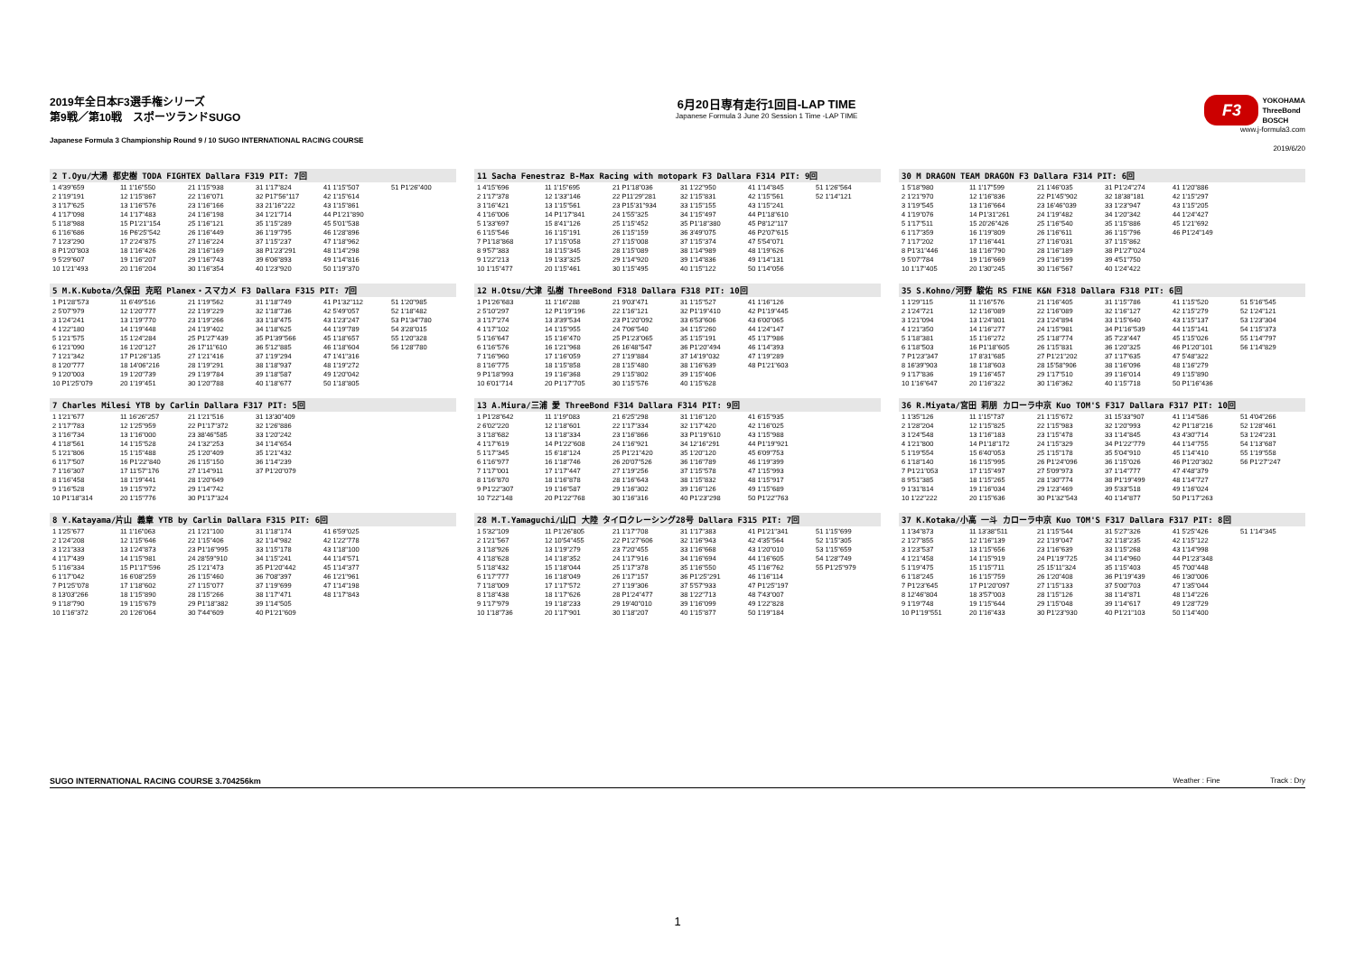2019年全日本F3選手権シリーズ
第9戦／第10戦　スポーツランドSUGO
Japanese Formula 3 Championship Round 9 / 10 SUGO INTERNATIONAL RACING COURSE
6月20日専有走行1回目-LAP TIME
Japanese Formula 3 June 20 Session 1 Time -LAP TIME
F3
YOKOHAMA
ThreeBond
BOSCH
www.j-formula3.com
2019/6/20
| 2 T.Oyu/大湯 都史樹 TODA FIGHTEX Dallara F319 PIT: 7回 | | | | | |
| --- | --- | --- | --- | --- | --- |
| 1 4'39"659 | 11 1'16"550 | 21 1'15"938 | 31 1'17"824 | 41 1'15"507 | 51 P1'26"400 |
| 2 1'19"191 | 12 1'15"867 | 22 1'16"071 | 32 P17'56"117 | 42 1'15"614 | |
| 3 1'17"625 | 13 1'16"576 | 23 1'16"166 | 33 21'16"222 | 43 1'15"861 | |
| 4 1'17"098 | 14 1'17"483 | 24 1'16"198 | 34 1'21"714 | 44 P1'21"890 | |
| 5 1'18"988 | 15 P1'21"154 | 25 1'16"121 | 35 1'15"289 | 45 5'01"538 | |
| 6 1'16"686 | 16 P6'25"542 | 26 1'16"449 | 36 1'19"795 | 46 1'28"896 | |
| 7 1'23"290 | 17 2'24"875 | 27 1'16"224 | 37 1'15"237 | 47 1'18"962 | |
| 8 P1'20"803 | 18 1'16"426 | 28 1'16"169 | 38 P1'23"291 | 48 1'14"298 | |
| 9 5'29"607 | 19 1'16"207 | 29 1'16"743 | 39 6'06"893 | 49 1'14"816 | |
| 10 1'21"493 | 20 1'16"204 | 30 1'16"354 | 40 1'23"920 | 50 1'19"370 | |
| 5 M.K.Kubota/久保田 克昭 Planex・スマカメ F3 Dallara F315 PIT: 7回 | | | | | |
| --- | --- | --- | --- | --- | --- |
| 1 P1'28"573 | 11 6'49"516 | 21 1'19"562 | 31 1'18"749 | 41 P1'32"112 | 51 1'20"985 |
| 2 5'07"979 | 12 1'20"777 | 22 1'19"229 | 32 1'18"736 | 42 5'49"057 | 52 1'18"482 |
| 3 1'24"241 | 13 1'19"770 | 23 1'19"266 | 33 1'18"475 | 43 1'23"247 | 53 P1'34"780 |
| 4 1'22"180 | 14 1'19"448 | 24 1'19"402 | 34 1'18"625 | 44 1'19"789 | 54 3'28"015 |
| 5 1'21"575 | 15 1'24"284 | 25 P1'27"439 | 35 P1'39"566 | 45 1'18"657 | 55 1'20"328 |
| 6 1'21"090 | 16 1'20"127 | 26 17'11"610 | 36 5'12"885 | 46 1'18"604 | 56 1'28"780 |
| 7 1'21"342 | 17 P1'26"135 | 27 1'21"416 | 37 1'19"294 | 47 1'41"316 | |
| 8 1'20"777 | 18 14'06"216 | 28 1'19"291 | 38 1'18"937 | 48 1'19"272 | |
| 9 1'20"003 | 19 1'20"739 | 29 1'19"784 | 39 1'18"587 | 49 1'20"042 | |
| 10 P1'25"079 | 20 1'19"451 | 30 1'20"788 | 40 1'18"677 | 50 1'18"805 | |
| 7 Charles Milesi YTB by Carlin Dallara F317 PIT: 5回 | | | | | |
| --- | --- | --- | --- | --- | --- |
| 1 1'21"677 | 11 16'26"257 | 21 1'21"516 | 31 13'30"409 | | |
| 2 1'17"783 | 12 1'25"959 | 22 P1'17"372 | 32 1'26"886 | | |
| 3 1'16"734 | 13 1'16"000 | 23 38'46"585 | 33 1'20"242 | | |
| 4 1'18"561 | 14 1'15"528 | 24 1'32"253 | 34 1'14"654 | | |
| 5 1'21"806 | 15 1'15"488 | 25 1'20"409 | 35 1'21"432 | | |
| 6 1'17"507 | 16 P1'22"840 | 26 1'15"150 | 36 1'14"239 | | |
| 7 1'16"307 | 17 11'57"176 | 27 1'14"911 | 37 P1'20"079 | | |
| 8 1'16"458 | 18 1'19"441 | 28 1'20"649 | | | |
| 9 1'16"528 | 19 1'15"972 | 29 1'14"742 | | | |
| 10 P1'18"314 | 20 1'15"776 | 30 P1'17"324 | | | |
| 8 Y.Katayama/片山 義章 YTB by Carlin Dallara F315 PIT: 6回 | | | | | |
| --- | --- | --- | --- | --- | --- |
| 1 1'25"677 | 11 1'16"063 | 21 1'21"100 | 31 1'18"174 | 41 6'59"025 | |
| 2 1'24"208 | 12 1'15"646 | 22 1'15"406 | 32 1'14"982 | 42 1'22"778 | |
| 3 1'21"333 | 13 1'24"873 | 23 P1'16"995 | 33 1'15"178 | 43 1'18"100 | |
| 4 1'17"439 | 14 1'15"981 | 24 28'59"910 | 34 1'15"241 | 44 1'14"571 | |
| 5 1'16"334 | 15 P1'17"596 | 25 1'21"473 | 35 P1'20"442 | 45 1'14"377 | |
| 6 1'17"042 | 16 6'08"259 | 26 1'15"460 | 36 7'08"397 | 46 1'21"961 | |
| 7 P1'25"078 | 17 1'18"602 | 27 1'15"077 | 37 1'19"699 | 47 1'14"198 | |
| 8 13'03"266 | 18 1'15"890 | 28 1'15"266 | 38 1'17"471 | 48 1'17"843 | |
| 9 1'18"790 | 19 1'15"679 | 29 P1'18"382 | 39 1'14"505 | | |
| 10 1'16"372 | 20 1'26"064 | 30 7'44"609 | 40 P1'21"609 | | |
| 11 Sacha Fenestraz B-Max Racing with motopark F3 Dallara F314 PIT: 9回 | | | | | |
| --- | --- | --- | --- | --- | --- |
| 1 4'15"696 | 11 1'15"695 | 21 P1'18"036 | 31 1'22"950 | 41 1'14"845 | 51 1'26"564 |
| 2 1'17"378 | 12 1'33"146 | 22 P11'29"281 | 32 1'15"831 | 42 1'15"561 | 52 1'14"121 |
| 3 1'16"421 | 13 1'15"561 | 23 P15'31"934 | 33 1'15"155 | 43 1'15"241 | |
| 4 1'16"006 | 14 P1'17"841 | 24 1'55"325 | 34 1'15"497 | 44 P1'18"610 | |
| 5 1'33"697 | 15 8'41"126 | 25 1'15"452 | 35 P1'18"380 | 45 P8'12"117 | |
| 6 1'15"546 | 16 1'15"191 | 26 1'15"159 | 36 3'49"075 | 46 P2'07"615 | |
| 7 P1'18"868 | 17 1'15"058 | 27 1'15"008 | 37 1'15"374 | 47 5'54"071 | |
| 8 9'57"383 | 18 1'15"345 | 28 1'15"089 | 38 1'14"989 | 48 1'19"626 | |
| 9 1'22"213 | 19 1'33"325 | 29 1'14"920 | 39 1'14"836 | 49 1'14"131 | |
| 10 1'15"477 | 20 1'15"461 | 30 1'15"495 | 40 1'15"122 | 50 1'14"056 | |
| 12 H.Otsu/大津 弘樹 ThreeBond F318 Dallara F318 PIT: 10回 | | | | | |
| --- | --- | --- | --- | --- | --- |
| 1 P1'26"683 | 11 1'16"288 | 21 9'03"471 | 31 1'15"527 | 41 1'16"126 | |
| 2 5'10"297 | 12 P1'19"196 | 22 1'16"121 | 32 P1'19"410 | 42 P1'19"445 | |
| 3 1'17"274 | 13 3'39"534 | 23 P1'20"092 | 33 6'53"606 | 43 6'00"065 | |
| 4 1'17"102 | 14 1'15"955 | 24 7'06"540 | 34 1'15"260 | 44 1'24"147 | |
| 5 1'16"647 | 15 1'16"470 | 25 P1'23"065 | 35 1'15"191 | 45 1'17"986 | |
| 6 1'16"576 | 16 1'21"968 | 26 16'48"547 | 36 P1'20"494 | 46 1'14"393 | |
| 7 1'16"960 | 17 1'16"059 | 27 1'19"884 | 37 14'19"032 | 47 1'19"289 | |
| 8 1'16"775 | 18 1'15"858 | 28 1'15"480 | 38 1'16"639 | 48 P1'21"603 | |
| 9 P1'18"993 | 19 1'16"368 | 29 1'15"802 | 39 1'15"406 | | |
| 10 6'01"714 | 20 P1'17"705 | 30 1'15"576 | 40 1'15"628 | | |
| 13 A.Miura/三浦 愛 ThreeBond F314 Dallara F314 PIT: 9回 | | | | | |
| --- | --- | --- | --- | --- | --- |
| 1 P1'28"642 | 11 1'19"083 | 21 6'25"298 | 31 1'16"120 | 41 6'15"935 | |
| 2 6'02"220 | 12 1'18"601 | 22 1'17"334 | 32 1'17"420 | 42 1'16"025 | |
| 3 1'18"682 | 13 1'18"334 | 23 1'16"866 | 33 P1'19"610 | 43 1'15"988 | |
| 4 1'17"619 | 14 P1'22"608 | 24 1'16"921 | 34 12'16"291 | 44 P1'19"921 | |
| 5 1'17"345 | 15 6'18"124 | 25 P1'21"420 | 35 1'20"120 | 45 6'09"753 | |
| 6 1'16"977 | 16 1'18"746 | 26 20'07"526 | 36 1'16"789 | 46 1'19"399 | |
| 7 1'17"001 | 17 1'17"447 | 27 1'19"256 | 37 1'15"578 | 47 1'15"993 | |
| 8 1'16"870 | 18 1'16"878 | 28 1'16"643 | 38 1'15"832 | 48 1'15"917 | |
| 9 P1'22"307 | 19 1'16"587 | 29 1'16"302 | 39 1'16"126 | 49 1'15"689 | |
| 10 7'22"148 | 20 P1'22"768 | 30 1'16"316 | 40 P1'23"298 | 50 P1'22"763 | |
| 28 M.T.Yamaguchi/山口 大陸 タイロクレーシング28号 Dallara F315 PIT: 7回 | | | | | |
| --- | --- | --- | --- | --- | --- |
| 1 5'32"109 | 11 P1'26"805 | 21 1'17"708 | 31 1'17"383 | 41 P1'21"341 | 51 1'15"699 |
| 2 1'21"567 | 12 10'54"455 | 22 P1'27"606 | 32 1'16"943 | 42 4'35"564 | 52 1'15"305 |
| 3 1'18"926 | 13 1'19"279 | 23 7'20"455 | 33 1'16"668 | 43 1'20"010 | 53 1'15"659 |
| 4 1'18"628 | 14 1'18"352 | 24 1'17"916 | 34 1'16"694 | 44 1'16"605 | 54 1'28"749 |
| 5 1'18"432 | 15 1'18"044 | 25 1'17"378 | 35 1'16"550 | 45 1'16"762 | 55 P1'25"979 |
| 6 1'17"777 | 16 1'18"049 | 26 1'17"157 | 36 P1'25"291 | 46 1'16"114 | |
| 7 1'18"009 | 17 1'17"572 | 27 1'19"306 | 37 5'57"933 | 47 P1'25"197 | |
| 8 1'18"438 | 18 1'17"626 | 28 P1'24"477 | 38 1'22"713 | 48 7'43"007 | |
| 9 1'17"979 | 19 1'18"233 | 29 19'40"010 | 39 1'16"099 | 49 1'22"828 | |
| 10 1'18"736 | 20 1'17"901 | 30 1'18"207 | 40 1'15"877 | 50 1'19"184 | |
| 30 M DRAGON TEAM DRAGON F3 Dallara F314 PIT: 6回 | | | | | |
| --- | --- | --- | --- | --- | --- |
| 1 5'18"980 | 11 1'17"599 | 21 1'46"035 | 31 P1'24"274 | 41 1'20"886 | |
| 2 1'21"970 | 12 1'16"836 | 22 P1'45"902 | 32 18'38"181 | 42 1'15"297 | |
| 3 1'19"545 | 13 1'16"664 | 23 16'46"039 | 33 1'23"947 | 43 1'15"205 | |
| 4 1'19"076 | 14 P1'31"261 | 24 1'19"482 | 34 1'20"342 | 44 1'24"427 | |
| 5 1'17"511 | 15 20'26"426 | 25 1'16"540 | 35 1'15"886 | 45 1'21"692 | |
| 6 1'17"359 | 16 1'19"809 | 26 1'16"611 | 36 1'15"796 | 46 P1'24"149 | |
| 7 1'17"202 | 17 1'16"441 | 27 1'16"031 | 37 1'15"862 | | |
| 8 P1'31"446 | 18 1'16"790 | 28 1'16"189 | 38 P1'27"024 | | |
| 9 5'07"784 | 19 1'16"669 | 29 1'16"199 | 39 4'51"750 | | |
| 10 1'17"405 | 20 1'30"245 | 30 1'16"567 | 40 1'24"422 | | |
| 35 S.Kohno/河野 駿佑 RS FINE K&N F318 Dallara F318 PIT: 6回 | | | | | |
| --- | --- | --- | --- | --- | --- |
| 1 1'29"115 | 11 1'16"576 | 21 1'16"405 | 31 1'15"786 | 41 1'15"520 | 51 5'16"545 |
| 2 1'24"721 | 12 1'16"089 | 22 1'16"089 | 32 1'16"127 | 42 1'15"279 | 52 1'24"121 |
| 3 1'21"094 | 13 1'24"801 | 23 1'24"894 | 33 1'15"640 | 43 1'15"137 | 53 1'23"304 |
| 4 1'21"350 | 14 1'16"277 | 24 1'15"981 | 34 P1'16"539 | 44 1'15"141 | 54 1'15"373 |
| 5 1'18"381 | 15 1'16"272 | 25 1'18"774 | 35 7'23"447 | 45 1'15"026 | 55 1'14"797 |
| 6 1'18"503 | 16 P1'18"605 | 26 1'15"831 | 36 1'20"325 | 46 P1'20"101 | 56 1'14"829 |
| 7 P1'23"347 | 17 8'31"685 | 27 P1'21"202 | 37 1'17"635 | 47 5'48"322 | |
| 8 16'39"903 | 18 1'18"603 | 28 15'58"906 | 38 1'16"096 | 48 1'16"279 | |
| 9 1'17"836 | 19 1'16"457 | 29 1'17"510 | 39 1'16"014 | 49 1'15"890 | |
| 10 1'16"647 | 20 1'16"322 | 30 1'16"362 | 40 1'15"718 | 50 P1'16"436 | |
| 36 R.Miyata/宮田 莉朋 カローラ中京 Kuo TOM'S F317 Dallara F317 PIT: 10回 | | | | | |
| --- | --- | --- | --- | --- | --- |
| 1 1'35"126 | 11 1'15"737 | 21 1'15"672 | 31 15'33"907 | 41 1'14"586 | 51 4'04"266 |
| 2 1'28"204 | 12 1'15"825 | 22 1'15"983 | 32 1'20"993 | 42 P1'18"216 | 52 1'28"461 |
| 3 1'24"548 | 13 1'16"183 | 23 1'15"478 | 33 1'14"845 | 43 4'30"714 | 53 1'24"231 |
| 4 1'21"800 | 14 P1'18"172 | 24 1'15"329 | 34 P1'22"779 | 44 1'14"755 | 54 1'13"687 |
| 5 1'19"554 | 15 6'40"053 | 25 1'15"178 | 35 5'04"910 | 45 1'14"410 | 55 1'19"558 |
| 6 1'18"140 | 16 1'15"995 | 26 P1'24"096 | 36 1'15"026 | 46 P1'20"302 | 56 P1'27"247 |
| 7 P1'21"053 | 17 1'15"497 | 27 5'09"973 | 37 1'14"777 | 47 4'48"379 | |
| 8 9'51"385 | 18 1'15"265 | 28 1'30"774 | 38 P1'19"499 | 48 1'14"727 | |
| 9 1'31"814 | 19 1'16"034 | 29 1'23"469 | 39 5'33"518 | 49 1'16"024 | |
| 10 1'22"222 | 20 1'15"636 | 30 P1'32"543 | 40 1'14"877 | 50 P1'17"263 | |
| 37 K.Kotaka/小高 一斗 カローラ中京 Kuo TOM'S F317 Dallara F317 PIT: 8回 | | | | | |
| --- | --- | --- | --- | --- | --- |
| 1 1'34"873 | 11 13'38"511 | 21 1'15"544 | 31 5'27"326 | 41 5'25"426 | 51 1'14"345 |
| 2 1'27"855 | 12 1'16"139 | 22 1'19"047 | 32 1'18"235 | 42 1'15"122 | |
| 3 1'23"537 | 13 1'15"656 | 23 1'16"639 | 33 1'15"268 | 43 1'14"998 | |
| 4 1'21"458 | 14 1'15"919 | 24 P1'19"725 | 34 1'14"960 | 44 P1'23"348 | |
| 5 1'19"475 | 15 1'15"711 | 25 15'11"324 | 35 1'15"403 | 45 7'00"448 | |
| 6 1'18"245 | 16 1'15"759 | 26 1'20"408 | 36 P1'19"439 | 46 1'30"006 | |
| 7 P1'23"645 | 17 P1'20"097 | 27 1'15"133 | 37 5'00"703 | 47 1'35"044 | |
| 8 12'46"804 | 18 3'57"003 | 28 1'15"126 | 38 1'14"871 | 48 1'14"226 | |
| 9 1'19"748 | 19 1'15"644 | 29 1'15"048 | 39 1'14"617 | 49 1'28"729 | |
| 10 P1'19"551 | 20 1'16"433 | 30 P1'23"930 | 40 P1'21"103 | 50 1'14"400 | |
SUGO INTERNATIONAL RACING COURSE 3.704256km Weather : Fine Track : Dry
1